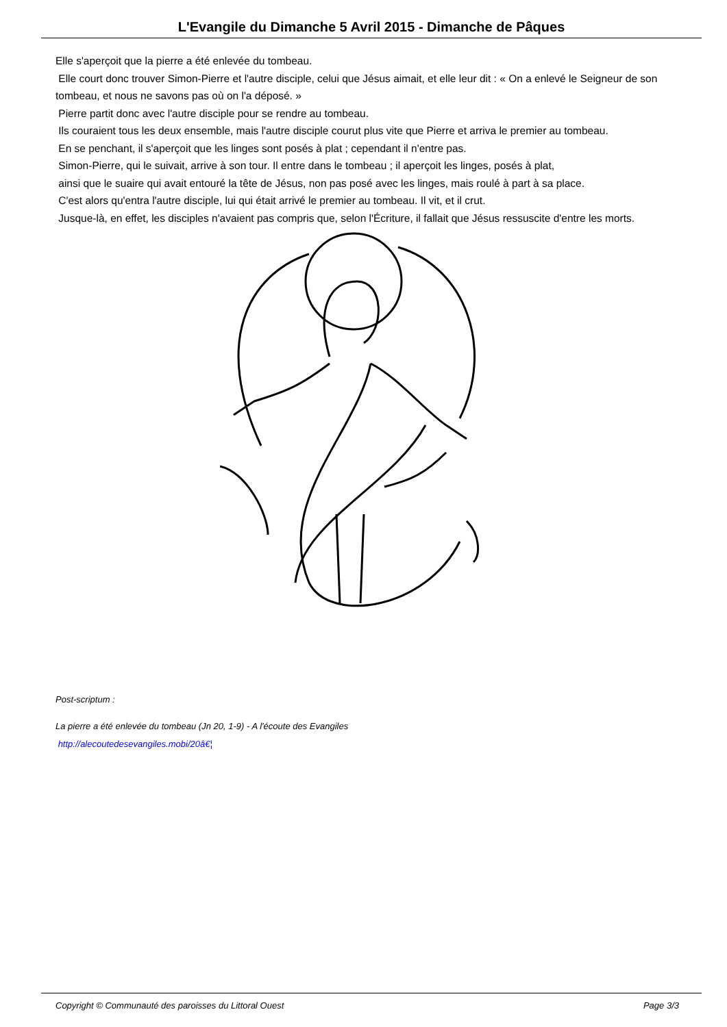L'Evangile du Dimanche 5 Avril 2015 - Dimanche de Pâques
Elle s'aperçoit que la pierre a été enlevée du tombeau.
Elle court donc trouver Simon-Pierre et l'autre disciple, celui que Jésus aimait, et elle leur dit : « On a enlevé le Seigneur de son tombeau, et nous ne savons pas où on l'a déposé. »
Pierre partit donc avec l'autre disciple pour se rendre au tombeau.
Ils couraient tous les deux ensemble, mais l'autre disciple courut plus vite que Pierre et arriva le premier au tombeau.
En se penchant, il s'aperçoit que les linges sont posés à plat ; cependant il n'entre pas.
Simon-Pierre, qui le suivait, arrive à son tour. Il entre dans le tombeau ; il aperçoit les linges, posés à plat,
ainsi que le suaire qui avait entouré la tête de Jésus, non pas posé avec les linges, mais roulé à part à sa place.
C'est alors qu'entra l'autre disciple, lui qui était arrivé le premier au tombeau. Il vit, et il crut.
Jusque-là, en effet, les disciples n'avaient pas compris que, selon l'Écriture, il fallait que Jésus ressuscite d'entre les morts.
Post-scriptum :
La pierre a été enlevée du tombeau (Jn 20, 1-9) - A l'écoute des Evangiles
http://alecoutedesevangiles.mobi/20â€¦
Copyright © Communauté des paroisses du Littoral Ouest Page 3/3